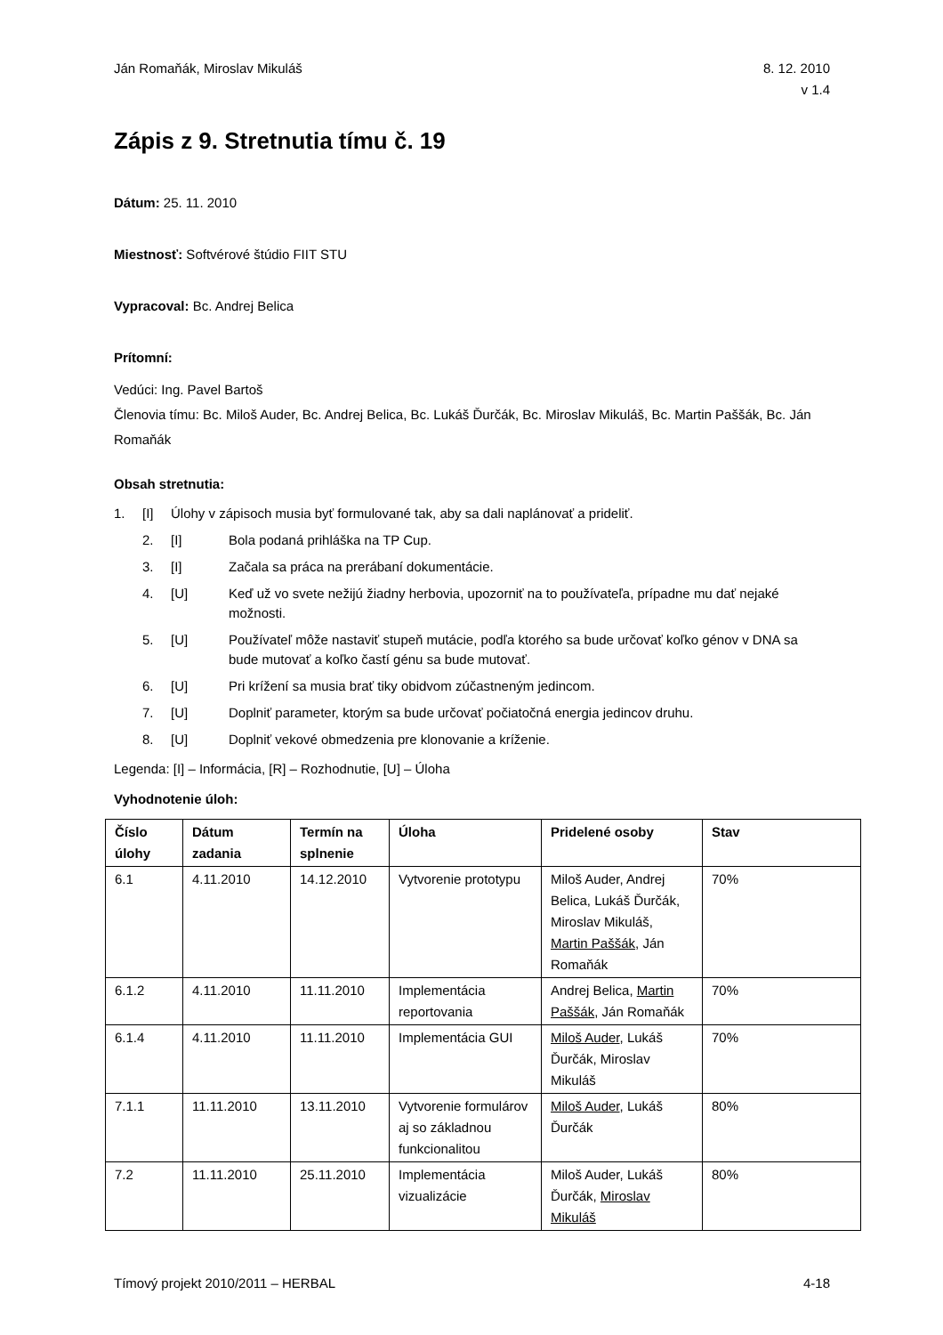Ján Romaňák, Miroslav Mikuláš 8. 12. 2010
v 1.4
Zápis z 9. Stretnutia tímu č. 19
Dátum: 25. 11. 2010
Miestnosť: Softvérové štúdio FIIT STU
Vypracoval: Bc. Andrej Belica
Prítomní:
Vedúci: Ing. Pavel Bartoš
Členovia tímu: Bc. Miloš Auder, Bc. Andrej Belica, Bc. Lukáš Ďurčák, Bc. Miroslav Mikuláš, Bc. Martin Paššák, Bc. Ján Romaňák
Obsah stretnutia:
1. [I] Úlohy v zápisoch musia byť formulované tak, aby sa dali naplánovať a prideliť.
2. [I] Bola podaná prihláška na TP Cup.
3. [I] Začala sa práca na prerábaní dokumentácie.
4. [U] Keď už vo svete nežijú žiadny herbovia, upozorniť na to používateľa, prípadne mu dať nejaké možnosti.
5. [U] Používateľ môže nastaviť stupeň mutácie, podľa ktorého sa bude určovať koľko génov v DNA sa bude mutovať a koľko častí génu sa bude mutovať.
6. [U] Pri krížení sa musia brať tiky obidvom zúčastneným jedincom.
7. [U] Doplniť parameter, ktorým sa bude určovať počiatočná energia jedincov druhu.
8. [U] Doplniť vekové obmedzenia pre klonovanie a kríženie.
Legenda: [I] – Informácia, [R] – Rozhodnutie, [U] – Úloha
Vyhodnotenie úloh:
| Číslo úlohy | Dátum zadania | Termín na splnenie | Úloha | Pridelené osoby | Stav |
| --- | --- | --- | --- | --- | --- |
| 6.1 | 4.11.2010 | 14.12.2010 | Vytvorenie prototypu | Miloš Auder, Andrej Belica, Lukáš Ďurčák, Miroslav Mikuláš, Martin Paššák , Ján Romaňák | 70% |
| 6.1.2 | 4.11.2010 | 11.11.2010 | Implementácia reportovania | Andrej Belica, Martin Paššák , Ján Romaňák | 70% |
| 6.1.4 | 4.11.2010 | 11.11.2010 | Implementácia GUI | Miloš Auder , Lukáš Ďurčák, Miroslav Mikuláš | 70% |
| 7.1.1 | 11.11.2010 | 13.11.2010 | Vytvorenie formulárov aj so základnou funkcionalitou | Miloš Auder , Lukáš Ďurčák | 80% |
| 7.2 | 11.11.2010 | 25.11.2010 | Implementácia vizualizácie | Miloš Auder, Lukáš Ďurčák, Miroslav Mikuláš | 80% |
Tímový projekt 2010/2011 – HERBAL 4-18